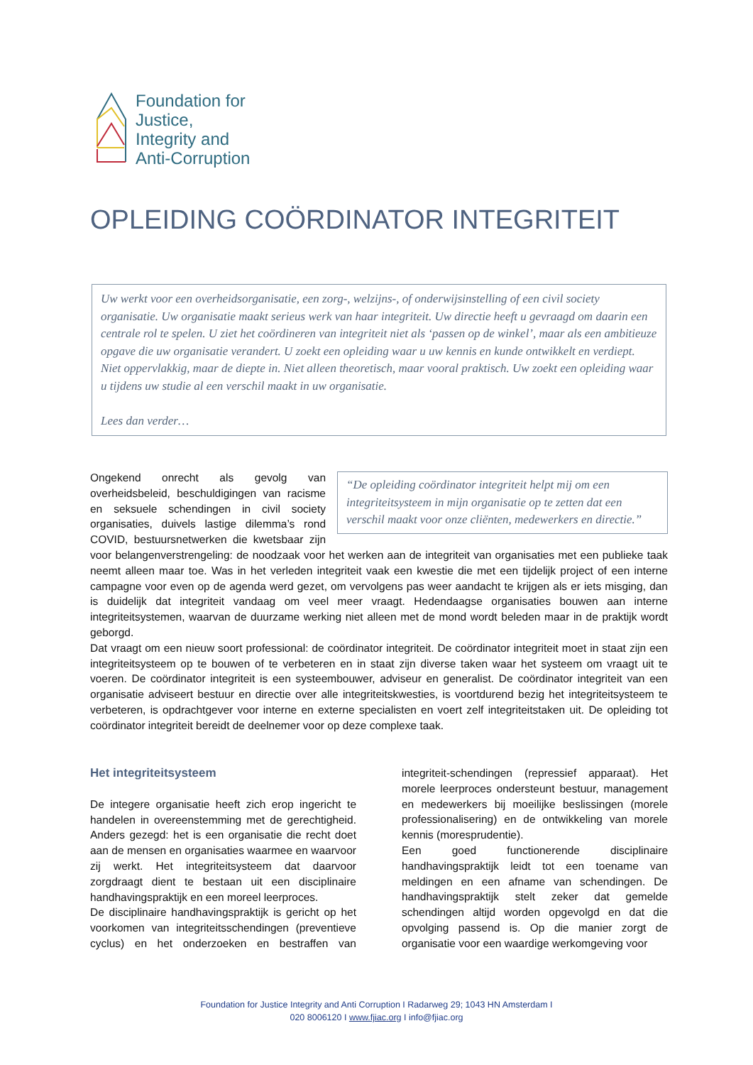Foundation for
Justice,
Integrity and
Anti-Corruption
OPLEIDING COÖRDINATOR INTEGRITEIT
Uw werkt voor een overheidsorganisatie, een zorg-, welzijns-, of onderwijsinstelling of een civil society organisatie. Uw organisatie maakt serieus werk van haar integriteit. Uw directie heeft u gevraagd om daarin een centrale rol te spelen. U ziet het coördineren van integriteit niet als ‘passen op de winkel’, maar als een ambitieuze opgave die uw organisatie verandert. U zoekt een opleiding waar u uw kennis en kunde ontwikkelt en verdiept. Niet oppervlakkig, maar de diepte in. Niet alleen theoretisch, maar vooral praktisch. Uw zoekt een opleiding waar u tijdens uw studie al een verschil maakt in uw organisatie.
Lees dan verder…
“De opleiding coördinator integriteit helpt mij om een integriteitsysteem in mijn organisatie op te zetten dat een verschil maakt voor onze cliënten, medewerkers en directie.”
Ongekend onrecht als gevolg van overheidsbeleid, beschuldigingen van racisme en seksuele schendingen in civil society organisaties, duivels lastige dilemma’s rond COVID, bestuursnetwerken die kwetsbaar zijn voor belangenverstrengeling: de noodzaak voor het werken aan de integriteit van organisaties met een publieke taak neemt alleen maar toe. Was in het verleden integriteit vaak een kwestie die met een tijdelijk project of een interne campagne voor even op de agenda werd gezet, om vervolgens pas weer aandacht te krijgen als er iets misging, dan is duidelijk dat integriteit vandaag om veel meer vraagt. Hedendaagse organisaties bouwen aan interne integriteitsystemen, waarvan de duurzame werking niet alleen met de mond wordt beleden maar in de praktijk wordt geborgd.
Dat vraagt om een nieuw soort professional: de coördinator integriteit. De coördinator integriteit moet in staat zijn een integriteitsysteem op te bouwen of te verbeteren en in staat zijn diverse taken waar het systeem om vraagt uit te voeren. De coördinator integriteit is een systeembouwer, adviseur en generalist. De coördinator integriteit van een organisatie adviseert bestuur en directie over alle integriteitskwesties, is voortdurend bezig het integriteitsysteem te verbeteren, is opdrachtgever voor interne en externe specialisten en voert zelf integriteitstaken uit. De opleiding tot coördinator integriteit bereidt de deelnemer voor op deze complexe taak.
Het integriteitsysteem
De integere organisatie heeft zich erop ingericht te handelen in overeenstemming met de gerechtigheid. Anders gezegd: het is een organisatie die recht doet aan de mensen en organisaties waarmee en waarvoor zij werkt. Het integriteitsysteem dat daarvoor zorgdraagt dient te bestaan uit een disciplinaire handhavingspraktijk en een moreel leerproces.
De disciplinaire handhavingspraktijk is gericht op het voorkomen van integriteitsschendingen (preventieve cyclus) en het onderzoeken en bestraffen van integriteit-schendingen (repressief apparaat). Het morele leerproces ondersteunt bestuur, management en medewerkers bij moeilijke beslissingen (morele professionalisering) en de ontwikkeling van morele kennis (moresprudentie).
Een goed functionerende disciplinaire handhavingspraktijk leidt tot een toename van meldingen en een afname van schendingen. De handhavingspraktijk stelt zeker dat gemelde schendingen altijd worden opgevolgd en dat die opvolging passend is. Op die manier zorgt de organisatie voor een waardige werkomgeving voor
Foundation for Justice Integrity and Anti Corruption I Radarweg 29; 1043 HN Amsterdam I
020 8006120 I www.fjiac.org I info@fjiac.org